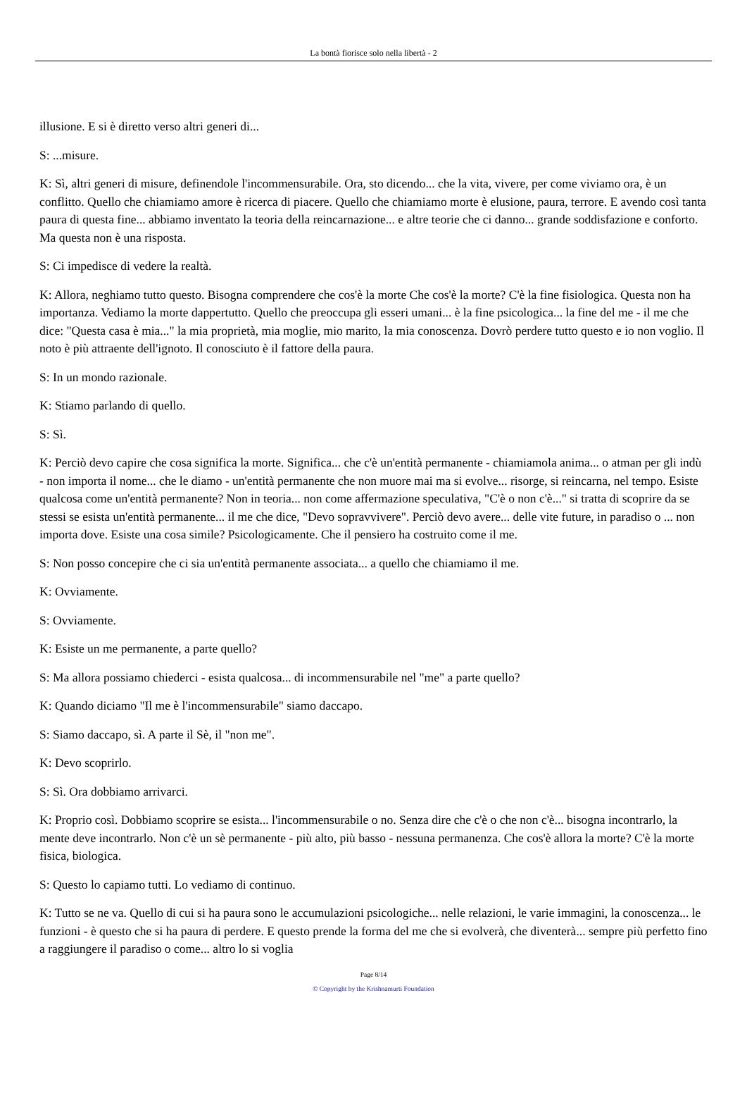La bontà fiorisce solo nella libertà - 2
illusione. E si è diretto verso altri generi di...
S: ...misure.
K: Sì, altri generi di misure, definendole l'incommensurabile. Ora, sto dicendo... che la vita, vivere, per come viviamo ora, è un conflitto. Quello che chiamiamo amore è ricerca di piacere. Quello che chiamiamo morte è elusione, paura, terrore. E avendo così tanta paura di questa fine... abbiamo inventato la teoria della reincarnazione... e altre teorie che ci danno... grande soddisfazione e conforto. Ma questa non è una risposta.
S: Ci impedisce di vedere la realtà.
K: Allora, neghiamo tutto questo. Bisogna comprendere che cos'è la morte Che cos'è la morte? C'è la fine fisiologica. Questa non ha importanza. Vediamo la morte dappertutto. Quello che preoccupa gli esseri umani... è la fine psicologica... la fine del me - il me che dice: "Questa casa è mia..." la mia proprietà, mia moglie, mio marito, la mia conoscenza. Dovrò perdere tutto questo e io non voglio. Il noto è più attraente dell'ignoto. Il conosciuto è il fattore della paura.
S: In un mondo razionale.
K: Stiamo parlando di quello.
S: Sì.
K: Perciò devo capire che cosa significa la morte. Significa... che c'è un'entità permanente - chiamiamola anima... o atman per gli indù - non importa il nome... che le diamo - un'entità permanente che non muore mai ma si evolve... risorge, si reincarna, nel tempo. Esiste qualcosa come un'entità permanente? Non in teoria... non come affermazione speculativa, "C'è o non c'è..." si tratta di scoprire da se stessi se esista un'entità permanente... il me che dice, "Devo sopravvivere". Perciò devo avere... delle vite future, in paradiso o ... non importa dove. Esiste una cosa simile? Psicologicamente. Che il pensiero ha costruito come il me.
S: Non posso concepire che ci sia un'entità permanente associata... a quello che chiamiamo il me.
K: Ovviamente.
S: Ovviamente.
K: Esiste un me permanente, a parte quello?
S: Ma allora possiamo chiederci - esista qualcosa... di incommensurabile nel "me" a parte quello?
K: Quando diciamo "Il me è l'incommensurabile" siamo daccapo.
S: Siamo daccapo, sì. A parte il Sè, il "non me".
K: Devo scoprirlo.
S: Sì. Ora dobbiamo arrivarci.
K: Proprio così. Dobbiamo scoprire se esista... l'incommensurabile o no. Senza dire che c'è o che non c'è... bisogna incontrarlo, la mente deve incontrarlo. Non c'è un sè permanente - più alto, più basso - nessuna permanenza. Che cos'è allora la morte? C'è la morte fisica, biologica.
S: Questo lo capiamo tutti. Lo vediamo di continuo.
K: Tutto se ne va. Quello di cui si ha paura sono le accumulazioni psicologiche... nelle relazioni, le varie immagini, la conoscenza... le funzioni - è questo che si ha paura di perdere. E questo prende la forma del me che si evolverà, che diventerà... sempre più perfetto fino a raggiungere il paradiso o come... altro lo si voglia
Page 8/14
© Copyright by the Krishnamurti Foundation